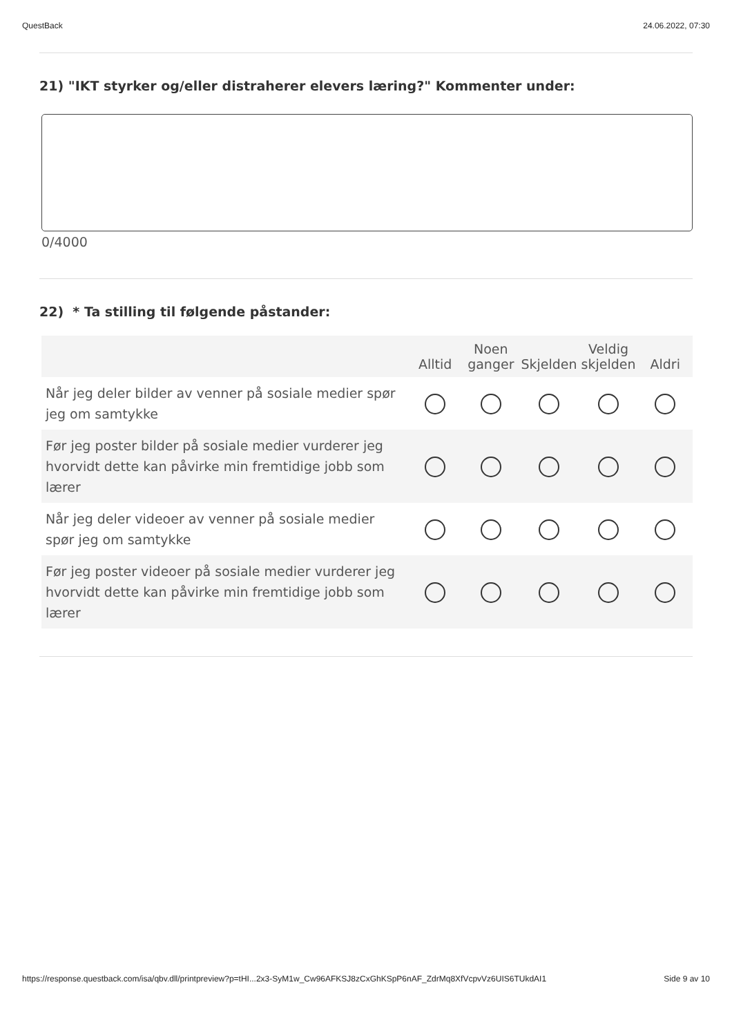QuestBack 24.06.2022, 07:30
21) "IKT styrker og/eller distraherer elevers læring?" Kommenter under:
0/4000
22) * Ta stilling til følgende påstander:
| | Alltid | Noen ganger | Skjelden | Veldig skjelden | Aldri |
| --- | --- | --- | --- | --- | --- |
| Når jeg deler bilder av venner på sosiale medier spør jeg om samtykke | | | | | |
| Før jeg poster bilder på sosiale medier vurderer jeg hvorvidt dette kan påvirke min fremtidige jobb som lærer | | | | | |
| Når jeg deler videoer av venner på sosiale medier spør jeg om samtykke | | | | | |
| Før jeg poster videoer på sosiale medier vurderer jeg hvorvidt dette kan påvirke min fremtidige jobb som lærer | | | | | |
https://response.questback.com/isa/qbv.dll/printpreview?p=tHI...2x3-SyM1w_Cw96AFKSJ8zCxGhKSpP6nAF_ZdrMq8XfVcpvVz6UIS6TUkdAI1 Side 9 av 10